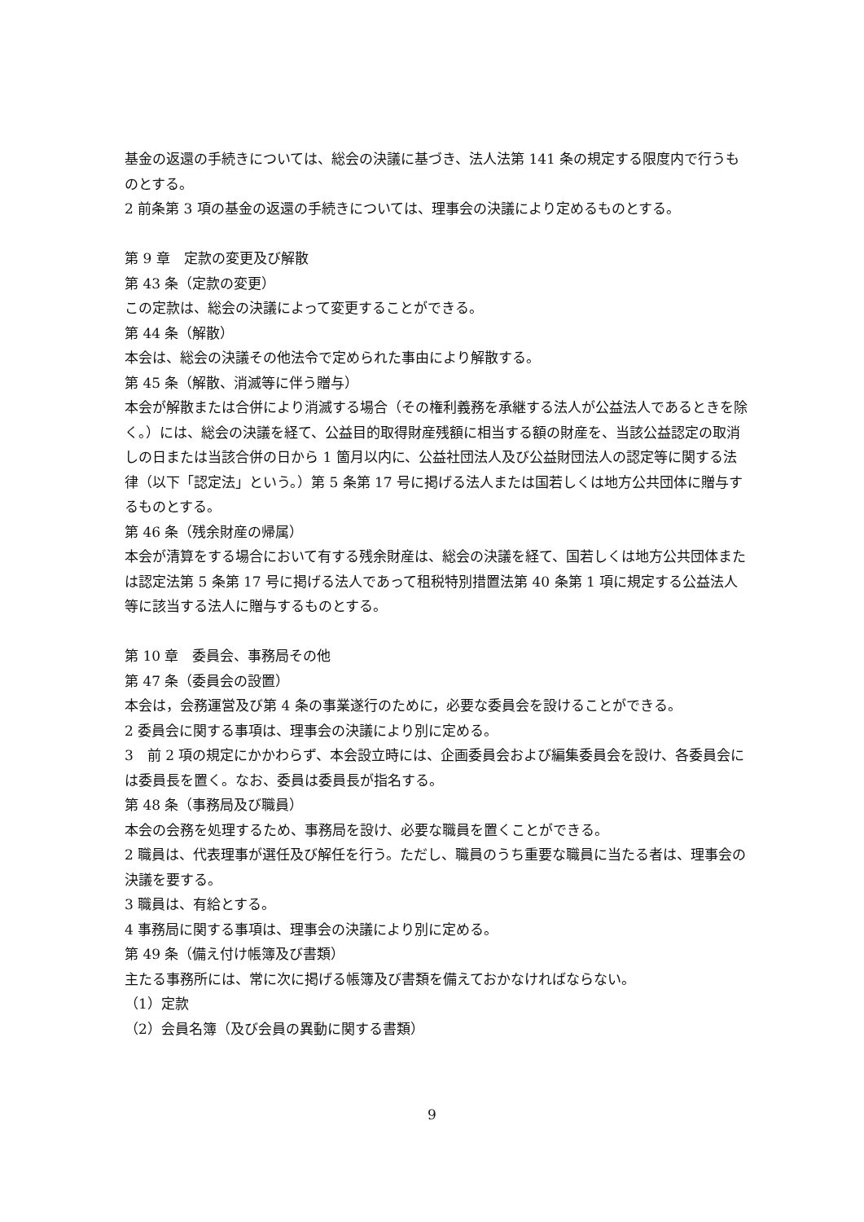基金の返還の手続きについては、総会の決議に基づき、法人法第 141 条の規定する限度内で行うものとする。
2 前条第 3 項の基金の返還の手続きについては、理事会の決議により定めるものとする。
第 9 章　定款の変更及び解散
第 43 条（定款の変更）
この定款は、総会の決議によって変更することができる。
第 44 条（解散）
本会は、総会の決議その他法令で定められた事由により解散する。
第 45 条（解散、消滅等に伴う贈与）
本会が解散または合併により消滅する場合（その権利義務を承継する法人が公益法人であるときを除く。）には、総会の決議を経て、公益目的取得財産残額に相当する額の財産を、当該公益認定の取消しの日または当該合併の日から 1 箇月以内に、公益社団法人及び公益財団法人の認定等に関する法律（以下「認定法」という。）第 5 条第 17 号に掲げる法人または国若しくは地方公共団体に贈与するものとする。
第 46 条（残余財産の帰属）
本会が清算をする場合において有する残余財産は、総会の決議を経て、国若しくは地方公共団体または認定法第 5 条第 17 号に掲げる法人であって租税特別措置法第 40 条第 1 項に規定する公益法人等に該当する法人に贈与するものとする。
第 10 章　委員会、事務局その他
第 47 条（委員会の設置）
本会は，会務運営及び第 4 条の事業遂行のために，必要な委員会を設けることができる。
2 委員会に関する事項は、理事会の決議により別に定める。
3　前 2 項の規定にかかわらず、本会設立時には、企画委員会および編集委員会を設け、各委員会には委員長を置く。なお、委員は委員長が指名する。
第 48 条（事務局及び職員）
本会の会務を処理するため、事務局を設け、必要な職員を置くことができる。
2 職員は、代表理事が選任及び解任を行う。ただし、職員のうち重要な職員に当たる者は、理事会の決議を要する。
3 職員は、有給とする。
4 事務局に関する事項は、理事会の決議により別に定める。
第 49 条（備え付け帳簿及び書類）
主たる事務所には、常に次に掲げる帳簿及び書類を備えておかなければならない。
（1）定款
（2）会員名簿（及び会員の異動に関する書類）
9